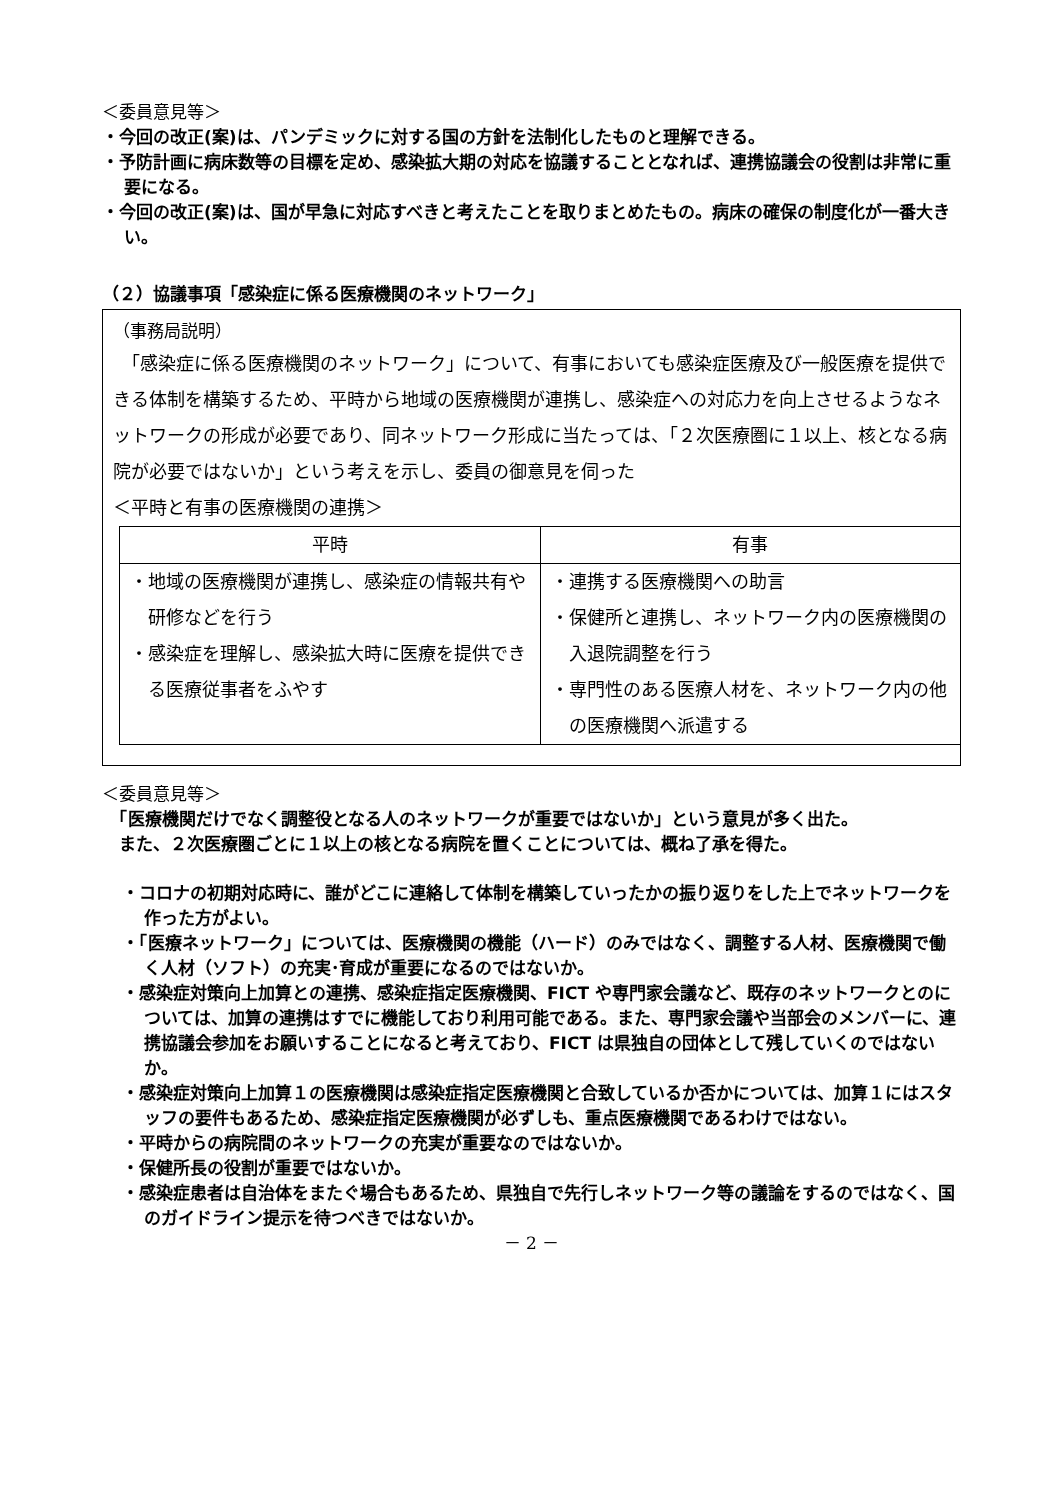＜委員意見等＞
・今回の改正(案)は、パンデミックに対する国の方針を法制化したものと理解できる。
・予防計画に病床数等の目標を定め、感染拡大期の対応を協議することとなれば、連携協議会の役割は非常に重要になる。
・今回の改正(案)は、国が早急に対応すべきと考えたことを取りまとめたもの。病床の確保の制度化が一番大きい。
（２）協議事項「感染症に係る医療機関のネットワーク」
（事務局説明）
　「感染症に係る医療機関のネットワーク」について、有事においても感染症医療及び一般医療を提供できる体制を構築するため、平時から地域の医療機関が連携し、感染症への対応力を向上させるようなネットワークの形成が必要であり、同ネットワーク形成に当たっては、「２次医療圏に１以上、核となる病院が必要ではないか」という考えを示し、委員の御意見を伺った
＜平時と有事の医療機関の連携＞
| 平時 | 有事 |
| --- | --- |
| ・地域の医療機関が連携し、感染症の情報共有や研修などを行う ・感染症を理解し、感染拡大時に医療を提供できる医療従事者をふやす | ・連携する医療機関への助言 ・保健所と連携し、ネットワーク内の医療機関の入退院調整を行う ・専門性のある医療人材を、ネットワーク内の他の医療機関へ派遣する |
＜委員意見等＞
　「医療機関だけでなく調整役となる人のネットワークが重要ではないか」という意見が多く出た。
　また、２次医療圏ごとに１以上の核となる病院を置くことについては、概ね了承を得た。
・コロナの初期対応時に、誰がどこに連絡して体制を構築していったかの振り返りをした上でネットワークを作った方がよい。
・「医療ネットワーク」については、医療機関の機能（ハード）のみではなく、調整する人材、医療機関で働く人材（ソフト）の充実･育成が重要になるのではないか。
・感染症対策向上加算との連携、感染症指定医療機関、FICT や専門家会議など、既存のネットワークとのについては、加算の連携はすでに機能しており利用可能である。また、専門家会議や当部会のメンバーに、連携協議会参加をお願いすることになると考えており、FICT は県独自の団体として残していくのではないか。
・感染症対策向上加算１の医療機関は感染症指定医療機関と合致しているか否かについては、加算１にはスタッフの要件もあるため、感染症指定医療機関が必ずしも、重点医療機関であるわけではない。
・平時からの病院間のネットワークの充実が重要なのではないか。
・保健所長の役割が重要ではないか。
・感染症患者は自治体をまたぐ場合もあるため、県独自で先行しネットワーク等の議論をするのではなく、国のガイドライン提示を待つべきではないか。
－ 2 －